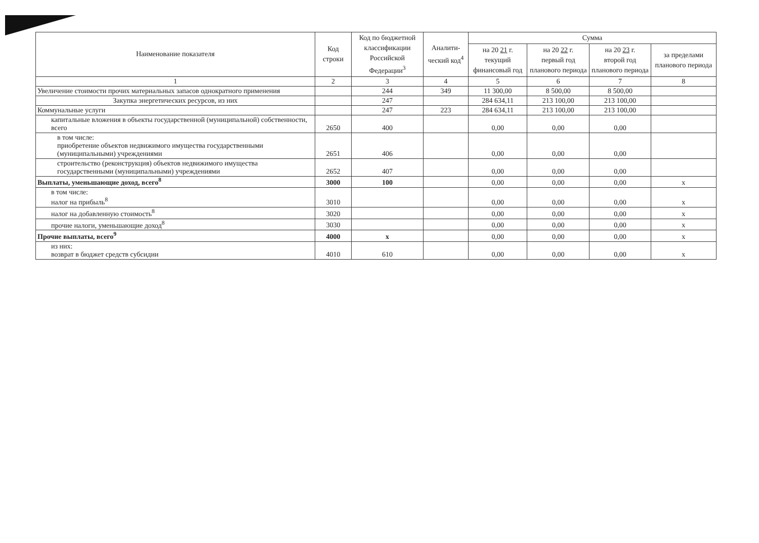| Наименование показателя | Код строки | Код по бюджетной классификации Российской Федерации<sup>3</sup> | Аналити-ческий код<sup>4</sup> | Сумма | | | |
| --- | --- | --- | --- | --- | --- | --- | --- |
| | | | | на 20 21 г. текущий финансовый год | на 20 22 г. первый год планового периода | на 20 23 г. второй год планового периода | за пределами планового периода |
| 1 | 2 | 3 | 4 | 5 | 6 | 7 | 8 |
| Увеличение стоимости прочих материальных запасов однократного применения | | 244 | 349 | 11 300,00 | 8 500,00 | 8 500,00 | |
| Закупка энергетических ресурсов, из них | | 247 | | 284 634,11 | 213 100,00 | 213 100,00 | |
| Коммунальные услуги | | 247 | 223 | 284 634,11 | 213 100,00 | 213 100,00 | |
| капитальные вложения в объекты государственной (муниципальной) собственности, всего | 2650 | 400 | | 0,00 | 0,00 | 0,00 | |
| в том числе: приобретение объектов недвижимого имущества государственными (муниципальными) учреждениями | 2651 | 406 | | 0,00 | 0,00 | 0,00 | |
| строительство (реконструкция) объектов недвижимого имущества государственными (муниципальными) учреждениями | 2652 | 407 | | 0,00 | 0,00 | 0,00 | |
| Выплаты, уменьшающие доход, всего<sup>8</sup> | 3000 | 100 | | 0,00 | 0,00 | 0,00 | x |
| в том числе: налог на прибыль<sup>8</sup> | 3010 | | | 0,00 | 0,00 | 0,00 | x |
| налог на добавленную стоимость<sup>8</sup> | 3020 | | | 0,00 | 0,00 | 0,00 | x |
| прочие налоги, уменьшающие доход<sup>8</sup> | 3030 | | | 0,00 | 0,00 | 0,00 | x |
| Прочие выплаты, всего<sup>9</sup> | 4000 | x | | 0,00 | 0,00 | 0,00 | x |
| из них: возврат в бюджет средств субсидии | 4010 | 610 | | 0,00 | 0,00 | 0,00 | x |